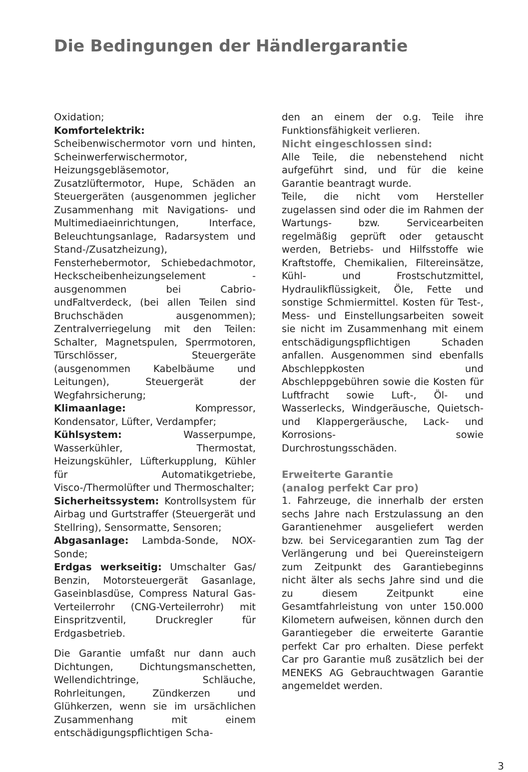Die Bedingungen der Händlergarantie
Oxidation;
Komfortelektrik: Scheibenwischermotor vorn und hinten, Scheinwerferwischermotor, Heizungsgebläsemotor, Zusatzlüftermotor, Hupe, Schäden an Steuergeräten (ausgenommen jeglicher Zusammenhang mit Navigations- und Multimediaeinrichtungen, Interface, Beleuchtungsanlage, Radarsystem und Stand-/Zusatzheizung), Fensterhebermotor, Schiebedachmotor, Heckscheibenheizungselement - ausgenommen bei Cabrio- undFaltverdeck, (bei allen Teilen sind Bruchschäden ausgenommen); Zentralverriegelung mit den Teilen: Schalter, Magnetspulen, Sperrmotoren, Türschlösser, Steuergeräte (ausgenommen Kabelbäume und Leitungen), Steuergerät der Wegfahrsicherung;
Klimaanlage: Kompressor, Kondensator, Lüfter, Verdampfer;
Kühlsystem: Wasserpumpe, Wasserkühler, Thermostat, Heizungskühler, Lüfterkupplung, Kühler für Automatikgetriebe, Visco-/Thermolüfter und Thermoschalter;
Sicherheitssystem: Kontrollsystem für Airbag und Gurtstraffer (Steuergerät und Stellring), Sensormatte, Sensoren;
Abgasanlage: Lambda-Sonde, NOX-Sonde;
Erdgas werkseitig: Umschalter Gas/ Benzin, Motorsteuergerät Gasanlage, Gaseinblasdüse, Compress Natural Gas-Verteilerrohr (CNG-Verteilerrohr) mit Einspritzventil, Druckregler für Erdgasbetrieb.
Die Garantie umfaßt nur dann auch Dichtungen, Dichtungsmanschetten, Wellendichtringe, Schläuche, Rohrleitungen, Zündkerzen und Glühkerzen, wenn sie im ursächlichen Zusammenhang mit einem entschädigungspflichtigen Scha-
den an einem der o.g. Teile ihre Funktionsfähigkeit verlieren.
Nicht eingeschlossen sind:
Alle Teile, die nebenstehend nicht aufgeführt sind, und für die keine Garantie beantragt wurde.
Teile, die nicht vom Hersteller zugelassen sind oder die im Rahmen der Wartungs- bzw. Servicearbeiten regelmäßig geprüft oder getauscht werden, Betriebs- und Hilfsstoffe wie Kraftstoffe, Chemikalien, Filtereinsätze, Kühl- und Frostschutzmittel, Hydraulikflüssigkeit, Öle, Fette und sonstige Schmiermittel. Kosten für Test-, Mess- und Einstellungsarbeiten soweit sie nicht im Zusammenhang mit einem entschädigungspflichtigen Schaden anfallen. Ausgenommen sind ebenfalls Abschleppkosten und Abschleppgebühren sowie die Kosten für Luftfracht sowie Luft-, Öl- und Wasserlecks, Windgeräusche, Quietsch- und Klappergeräusche, Lack- und Korrosions- sowie Durchrostungsschäden.
Erweiterte Garantie
(analog perfekt Car pro)
1. Fahrzeuge, die innerhalb der ersten sechs Jahre nach Erstzulassung an den Garantienehmer ausgeliefert werden bzw. bei Servicegarantien zum Tag der Verlängerung und bei Quereinsteigern zum Zeitpunkt des Garantiebeginns nicht älter als sechs Jahre sind und die zu diesem Zeitpunkt eine Gesamtfahrleistung von unter 150.000 Kilometern aufweisen, können durch den Garantiegeber die erweiterte Garantie perfekt Car pro erhalten. Diese perfekt Car pro Garantie muß zusätzlich bei der MENEKS AG Gebrauchtwagen Garantie angemeldet werden.
3